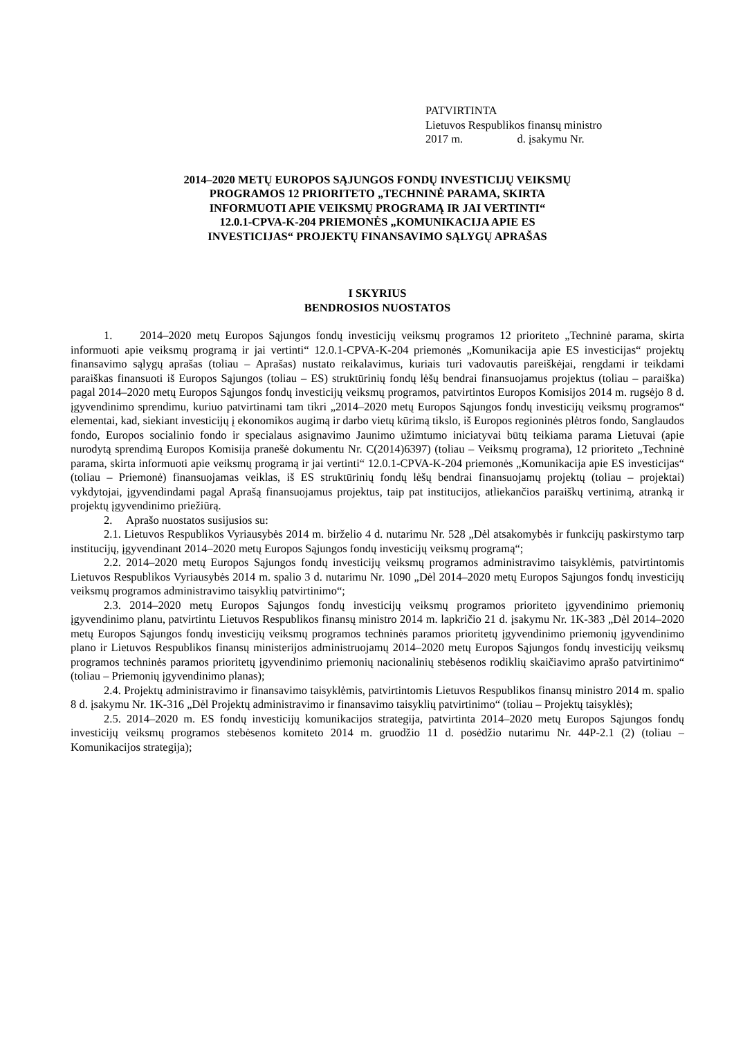PATVIRTINTA
Lietuvos Respublikos finansų ministro
2017 m. d. įsakymu Nr.
2014–2020 METŲ EUROPOS SĄJUNGOS FONDŲ INVESTICIJŲ VEIKSMŲ
PROGRAMOS 12 PRIORITETO „TECHNINĖ PARAMA, SKIRTA
INFORMUOTI APIE VEIKSMŲ PROGRAMĄ IR JAI VERTINTI“
12.0.1-CPVA-K-204 PRIEMONĖS „KOMUNIKACIJA APIE ES
INVESTICIJAS“ PROJEKTŲ FINANSAVIMO SĄLYGŲ APRAŠAS
I SKYRIUS
BENDROSIOS NUOSTATOS
1. 2014–2020 metų Europos Sąjungos fondų investicijų veiksmų programos 12 prioriteto „Techninė parama, skirta informuoti apie veiksmų programą ir jai vertinti“ 12.0.1-CPVA-K-204 priemonės „Komunikacija apie ES investicijas“ projektų finansavimo sąlygų aprašas (toliau – Aprašas) nustato reikalavimus, kuriais turi vadovautis pareiškėjai, rengdami ir teikdami paraiškas finansuoti iš Europos Sąjungos (toliau – ES) struktūrinių fondų lėšų bendrai finansuojamus projektus (toliau – paraiška) pagal 2014–2020 metų Europos Sąjungos fondų investicijų veiksmų programos, patvirtintos Europos Komisijos 2014 m. rugsėjo 8 d. įgyvendinimo sprendimu, kuriuo patvirtinami tam tikri „2014–2020 metų Europos Sąjungos fondų investicijų veiksmų programos“ elementai, kad, siekiant investicijų į ekonomikos augimą ir darbo vietų kūrimą tikslo, iš Europos regioninės plėtros fondo, Sanglaudos fondo, Europos socialinio fondo ir specialaus asignavimo Jaunimo užimtumo iniciatyvai būtų teikiama parama Lietuvai (apie nurodytą sprendimą Europos Komisija pranešė dokumentu Nr. C(2014)6397) (toliau – Veiksmų programa), 12 prioriteto „Techninė parama, skirta informuoti apie veiksmų programą ir jai vertinti“ 12.0.1-CPVA-K-204 priemonės „Komunikacija apie ES investicijas“ (toliau – Priemonė) finansuojamas veiklas, iš ES struktūrinių fondų lėšų bendrai finansuojamų projektų (toliau – projektai) vykdytojai, įgyvendindami pagal Aprašą finansuojamus projektus, taip pat institucijos, atliekančios paraiškų vertinimą, atranką ir projektų įgyvendinimo priežiūrą.
2. Aprašo nuostatos susijusios su:
2.1. Lietuvos Respublikos Vyriausybės 2014 m. birželio 4 d. nutarimu Nr. 528 „Dėl atsakomybės ir funkcijų paskirstymo tarp institucijų, įgyvendinant 2014–2020 metų Europos Sąjungos fondų investicijų veiksmų programą“;
2.2. 2014–2020 metų Europos Sąjungos fondų investicijų veiksmų programos administravimo taisyklėmis, patvirtintomis Lietuvos Respublikos Vyriausybės 2014 m. spalio 3 d. nutarimu Nr. 1090 „Dėl 2014–2020 metų Europos Sąjungos fondų investicijų veiksmų programos administravimo taisyklių patvirtinimo“;
2.3. 2014–2020 metų Europos Sąjungos fondų investicijų veiksmų programos prioriteto įgyvendinimo priemonių įgyvendinimo planu, patvirtintu Lietuvos Respublikos finansų ministro 2014 m. lapkričio 21 d. įsakymu Nr. 1K-383 „Dėl 2014–2020 metų Europos Sąjungos fondų investicijų veiksmų programos techninės paramos prioritetų įgyvendinimo priemonių įgyvendinimo plano ir Lietuvos Respublikos finansų ministerijos administruojamų 2014–2020 metų Europos Sąjungos fondų investicijų veiksmų programos techninės paramos prioritetų įgyvendinimo priemonių nacionalinių stebėsenos rodiklių skaičiavimo aprašo patvirtinimo“ (toliau – Priemonių įgyvendinimo planas);
2.4. Projektų administravimo ir finansavimo taisyklėmis, patvirtintomis Lietuvos Respublikos finansų ministro 2014 m. spalio 8 d. įsakymu Nr. 1K-316 „Dėl Projektų administravimo ir finansavimo taisyklių patvirtinimo“ (toliau – Projektų taisyklės);
2.5. 2014–2020 m. ES fondų investicijų komunikacijos strategija, patvirtinta 2014–2020 metų Europos Sąjungos fondų investicijų veiksmų programos stebėsenos komiteto 2014 m. gruodžio 11 d. posėdžio nutarimu Nr. 44P-2.1 (2) (toliau – Komunikacijos strategija);